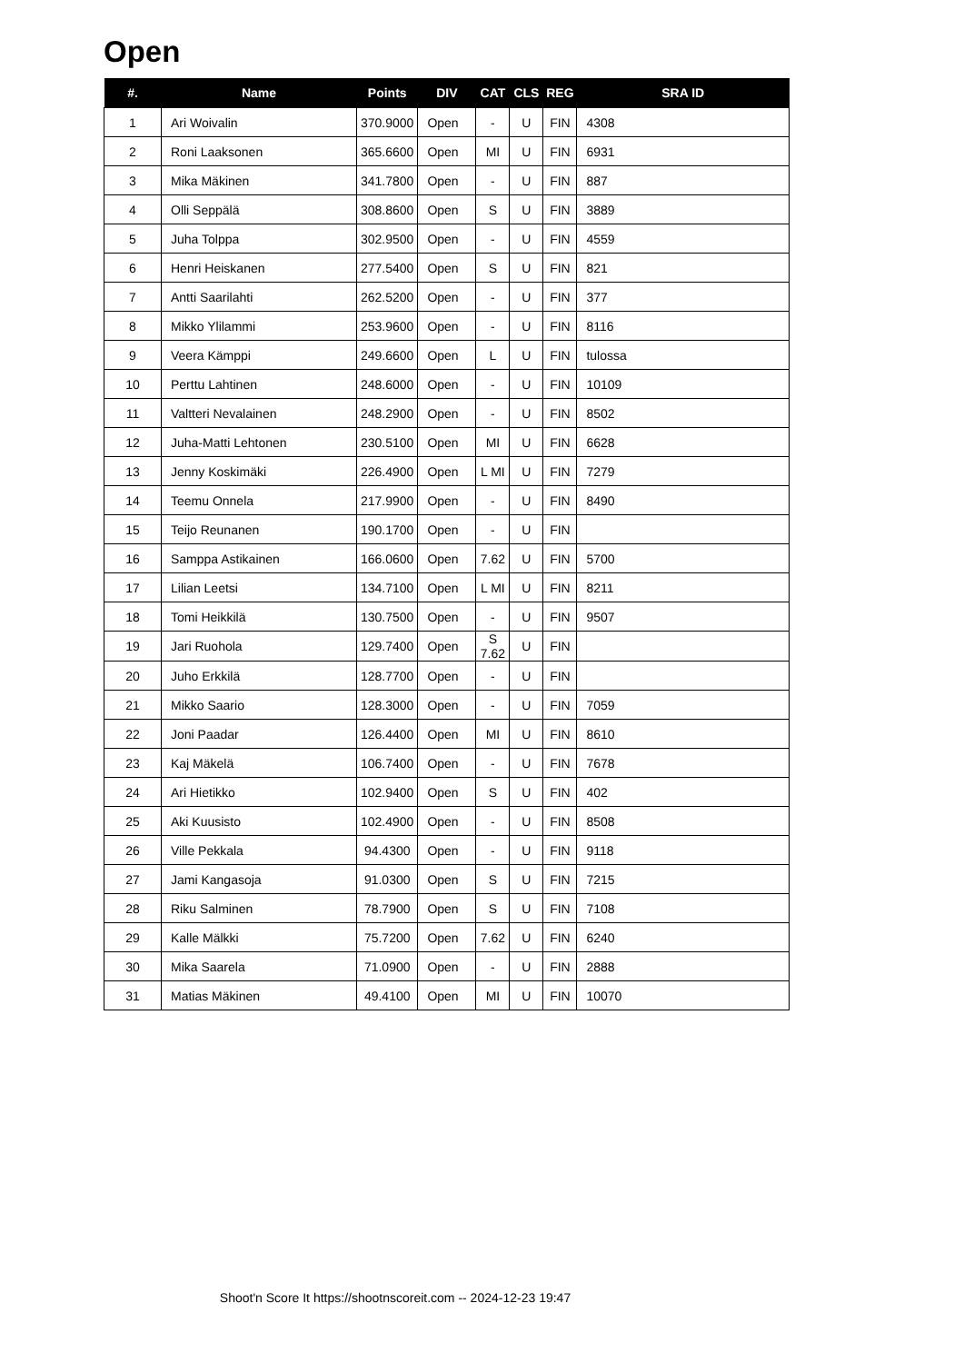Open
| #. | Name | Points | DIV | CAT | CLS | REG | SRA ID |
| --- | --- | --- | --- | --- | --- | --- | --- |
| 1 | Ari Woivalin | 370.9000 | Open | - | U | FIN | 4308 |
| 2 | Roni Laaksonen | 365.6600 | Open | MI | U | FIN | 6931 |
| 3 | Mika Mäkinen | 341.7800 | Open | - | U | FIN | 887 |
| 4 | Olli Seppälä | 308.8600 | Open | S | U | FIN | 3889 |
| 5 | Juha Tolppa | 302.9500 | Open | - | U | FIN | 4559 |
| 6 | Henri Heiskanen | 277.5400 | Open | S | U | FIN | 821 |
| 7 | Antti Saarilahti | 262.5200 | Open | - | U | FIN | 377 |
| 8 | Mikko Ylilammi | 253.9600 | Open | - | U | FIN | 8116 |
| 9 | Veera Kämppi | 249.6600 | Open | L | U | FIN | tulossa |
| 10 | Perttu Lahtinen | 248.6000 | Open | - | U | FIN | 10109 |
| 11 | Valtteri Nevalainen | 248.2900 | Open | - | U | FIN | 8502 |
| 12 | Juha-Matti Lehtonen | 230.5100 | Open | MI | U | FIN | 6628 |
| 13 | Jenny Koskimäki | 226.4900 | Open | L MI | U | FIN | 7279 |
| 14 | Teemu Onnela | 217.9900 | Open | - | U | FIN | 8490 |
| 15 | Teijo Reunanen | 190.1700 | Open | - | U | FIN | |
| 16 | Samppa Astikainen | 166.0600 | Open | 7.62 | U | FIN | 5700 |
| 17 | Lilian Leetsi | 134.7100 | Open | L MI | U | FIN | 8211 |
| 18 | Tomi Heikkilä | 130.7500 | Open | - | U | FIN | 9507 |
| 19 | Jari Ruohola | 129.7400 | Open | S 7.62 | U | FIN | |
| 20 | Juho Erkkilä | 128.7700 | Open | - | U | FIN | |
| 21 | Mikko Saario | 128.3000 | Open | - | U | FIN | 7059 |
| 22 | Joni Paadar | 126.4400 | Open | MI | U | FIN | 8610 |
| 23 | Kaj Mäkelä | 106.7400 | Open | - | U | FIN | 7678 |
| 24 | Ari Hietikko | 102.9400 | Open | S | U | FIN | 402 |
| 25 | Aki Kuusisto | 102.4900 | Open | - | U | FIN | 8508 |
| 26 | Ville Pekkala | 94.4300 | Open | - | U | FIN | 9118 |
| 27 | Jami Kangasoja | 91.0300 | Open | S | U | FIN | 7215 |
| 28 | Riku Salminen | 78.7900 | Open | S | U | FIN | 7108 |
| 29 | Kalle Mälkki | 75.7200 | Open | 7.62 | U | FIN | 6240 |
| 30 | Mika Saarela | 71.0900 | Open | - | U | FIN | 2888 |
| 31 | Matias Mäkinen | 49.4100 | Open | MI | U | FIN | 10070 |
Shoot'n Score It https://shootnscoreit.com -- 2024-12-23 19:47